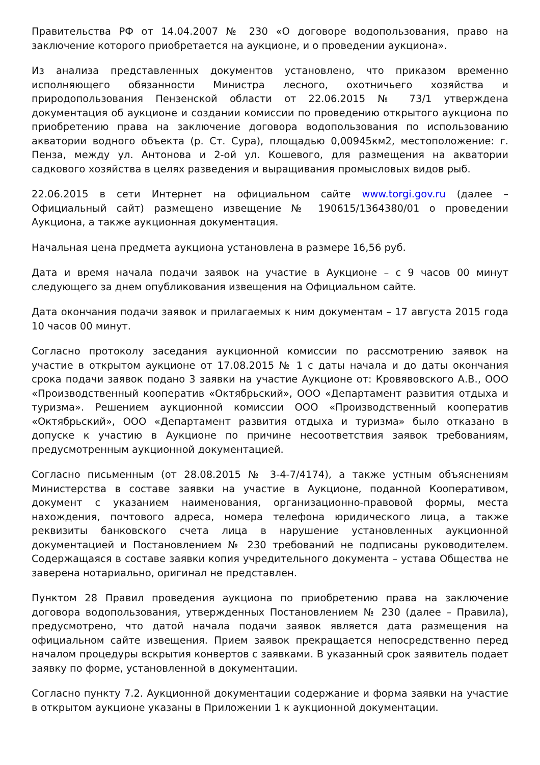Правительства РФ от 14.04.2007 № 230 «О договоре водопользования, право на заключение которого приобретается на аукционе, и о проведении аукциона».
Из анализа представленных документов установлено, что приказом временно исполняющего обязанности Министра лесного, охотничьего хозяйства и природопользования Пензенской области от 22.06.2015 № 73/1 утверждена документация об аукционе и создании комиссии по проведению открытого аукциона по приобретению права на заключение договора водопользования по использованию акватории водного объекта (р. Ст. Сура), площадью 0,00945км2, местоположение: г. Пенза, между ул. Антонова и 2-ой ул. Кошевого, для размещения на акватории садкового хозяйства в целях разведения и выращивания промысловых видов рыб.
22.06.2015 в сети Интернет на официальном сайте www.torgi.gov.ru (далее – Официальный сайт) размещено извещение № 190615/1364380/01 о проведении Аукциона, а также аукционная документация.
Начальная цена предмета аукциона установлена в размере 16,56 руб.
Дата и время начала подачи заявок на участие в Аукционе – с 9 часов 00 минут следующего за днем опубликования извещения на Официальном сайте.
Дата окончания подачи заявок и прилагаемых к ним документам – 17 августа 2015 года 10 часов 00 минут.
Согласно протоколу заседания аукционной комиссии по рассмотрению заявок на участие в открытом аукционе от 17.08.2015 № 1 с даты начала и до даты окончания срока подачи заявок подано 3 заявки на участие Аукционе от: Кровявовского А.В., ООО «Производственный кооператив «Октябрьский», ООО «Департамент развития отдыха и туризма». Решением аукционной комиссии ООО «Производственный кооператив «Октябрьский», ООО «Департамент развития отдыха и туризма» было отказано в допуске к участию в Аукционе по причине несоответствия заявок требованиям, предусмотренным аукционной документацией.
Согласно письменным (от 28.08.2015 № 3-4-7/4174), а также устным объяснениям Министерства в составе заявки на участие в Аукционе, поданной Кооперативом, документ с указанием наименования, организационно-правовой формы, места нахождения, почтового адреса, номера телефона юридического лица, а также реквизиты банковского счета лица в нарушение установленных аукционной документацией и Постановлением № 230 требований не подписаны руководителем. Содержащаяся в составе заявки копия учредительного документа – устава Общества не заверена нотариально, оригинал не представлен.
Пунктом 28 Правил проведения аукциона по приобретению права на заключение договора водопользования, утвержденных Постановлением № 230 (далее – Правила), предусмотрено, что датой начала подачи заявок является дата размещения на официальном сайте извещения. Прием заявок прекращается непосредственно перед началом процедуры вскрытия конвертов с заявками. В указанный срок заявитель подает заявку по форме, установленной в документации.
Согласно пункту 7.2. Аукционной документации содержание и форма заявки на участие в открытом аукционе указаны в Приложении 1 к аукционной документации.